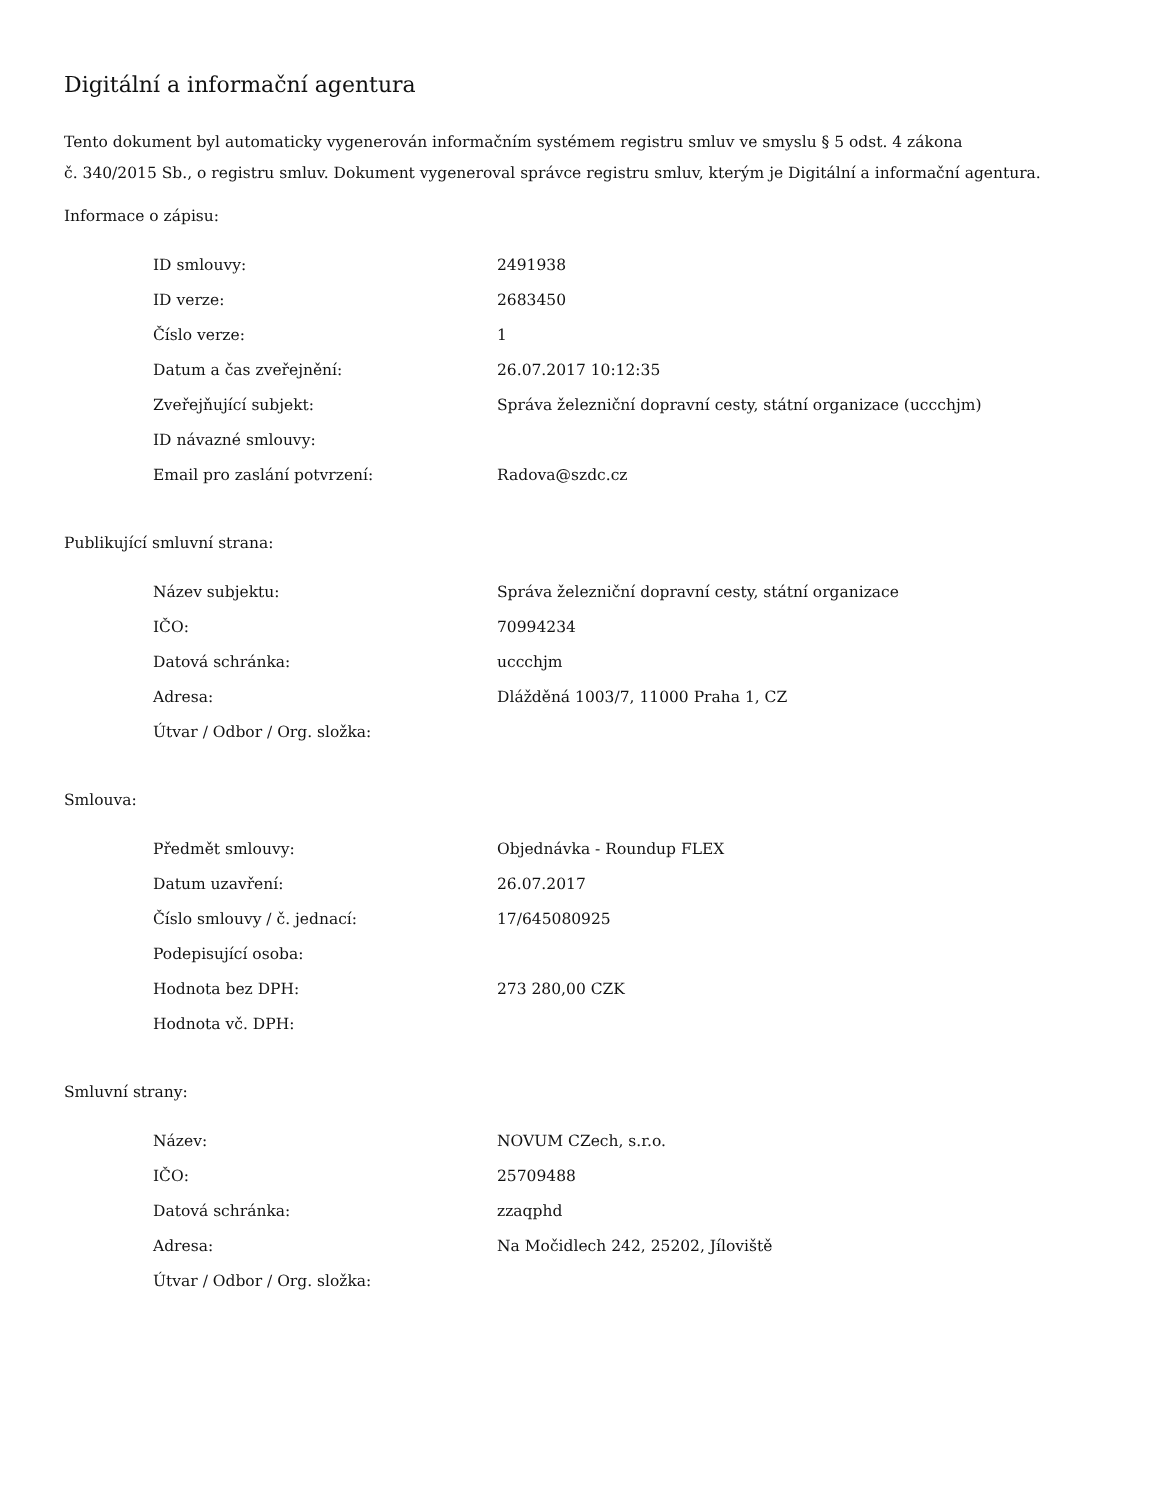Digitální a informační agentura
Tento dokument byl automaticky vygenerován informačním systémem registru smluv ve smyslu § 5 odst. 4 zákona
č. 340/2015 Sb., o registru smluv. Dokument vygeneroval správce registru smluv, kterým je Digitální a informační agentura.
Informace o zápisu:
| ID smlouvy: | 2491938 |
| ID verze: | 2683450 |
| Číslo verze: | 1 |
| Datum a čas zveřejnění: | 26.07.2017 10:12:35 |
| Zveřejňující subjekt: | Správa železniční dopravní cesty, státní organizace (uccchjm) |
| ID návazné smlouvy: | |
| Email pro zaslání potvrzení: | Radova@szdc.cz |
Publikující smluvní strana:
| Název subjektu: | Správa železniční dopravní cesty, státní organizace |
| IČO: | 70994234 |
| Datová schránka: | uccchjm |
| Adresa: | Dlážděná 1003/7, 11000 Praha 1, CZ |
| Útvar / Odbor / Org. složka: | |
Smlouva:
| Předmět smlouvy: | Objednávka - Roundup FLEX |
| Datum uzavření: | 26.07.2017 |
| Číslo smlouvy / č. jednací: | 17/645080925 |
| Podepisující osoba: | |
| Hodnota bez DPH: | 273 280,00 CZK |
| Hodnota vč. DPH: | |
Smluvní strany:
| Název: | NOVUM CZech, s.r.o. |
| IČO: | 25709488 |
| Datová schránka: | zzaqphd |
| Adresa: | Na Močidlech 242, 25202, Jíloviště |
| Útvar / Odbor / Org. složka: | |